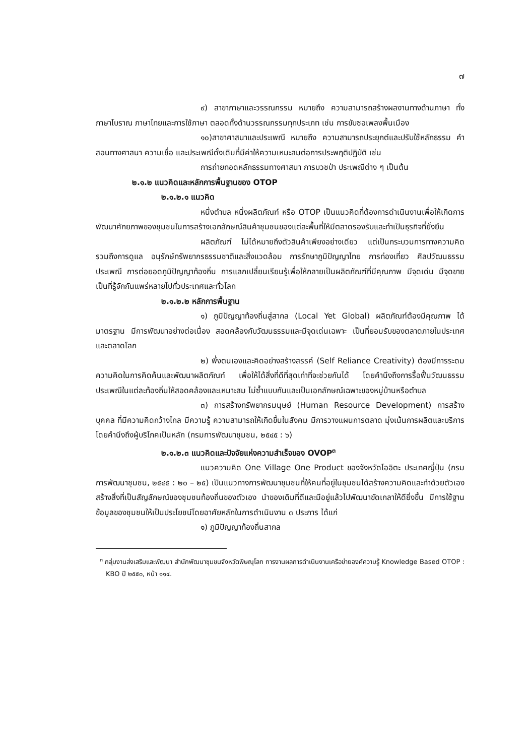๗
๙) สาขาภาษาและวรรณกรรม หมายถึง ความสามารถสร้างผลงานทางด้านภาษา ทั้งภาษาโบราณ ภาษาไทยและการใช้ภาษา ตลอดทั้งด้านวรรณกรรมทุกประเภท เช่น การขับซอเพลงพื้นเมือง
๑๐)สาขาศาสนาและประเพณี หมายถึง ความสามารถประยุกต์และปรับใช้หลักธรรม คำสอนทางศาสนา ความเชื่อ และประเพณีดั้งเดิมที่มีค่าให้ความเหมะสมต่อการประพฤติปฏิบัติ เช่น
การถ่ายทอดหลักธรรมทางศาสนา การบวชป่า ประเพณีต่าง ๆ เป็นต้น
๒.๑.๒ แนวคิดและหลักการพื้นฐานของ OTOP
๒.๑.๒.๑ แนวคิด
หนึ่งตำบล หนึ่งผลิตภัณฑ์ หรือ OTOP เป็นแนวคิดที่ต้องการดำเนินงานเพื่อให้เกิดการพัฒนาศักยภาพของชุมชนในการสร้างเอกลักษณ์สินค้าชุมชนของแต่ละพื้นที่ให้มีตลาดรองรับและทำเป็นธุรกิจที่ยั่งยืน
ผลิตภัณฑ์ ไม่ได้หมายถึงตัวสินค้าเพียงอย่างเดียว แต่เป็นกระบวนการทางความคิด รวมถึงการดูแล อนุรักษ์ทรัพยากรธรรมชาติและสิ่งแวดล้อม การรักษาภูมิปัญญาไทย การท่องเที่ยว ศิลปวัฒนธรรมประเพณี การต่อยอดภูมิปัญญาท้องถิ่น การแลกเปลี่ยนเรียนรู้เพื่อให้กลายเป็นผลิตภัณฑ์ที่มีคุณภาพ มีจุดเด่น มีจุดขาย เป็นที่รู้จักกันแพร่หลายไปทั่วประเทศและทั่วโลก
๒.๑.๒.๒ หลักการพื้นฐาน
๑) ภูมิปัญญาท้องถิ่นสู่สากล (Local Yet Global) ผลิตภัณฑ์ต้องมีคุณภาพ ได้มาตรฐาน มีการพัฒนาอย่างต่อเนื่อง สอดคล้องกับวัฒนธรรมและมีจุดเด่นเฉพาะ เป็นที่ยอมรับของตลาดภายในประเทศและตลาดโลก
๒) พึ่งตนเองและคิดอย่างสร้างสรรค์ (Self Reliance Creativity) ต้องมีการระดมความคิดในการคิดค้นและพัฒนาผลิตภัณฑ์ เพื่อให้ได้สิ่งที่ดีที่สุดเท่าที่จะช่วยกันได้ โดยคำนึงถึงการรื้อฟื้นวัฒนธรรมประเพณีในแต่ละท้องถิ่นให้สอดคล้องและเหมาะสม ไม่ซ้ำแบบกันและเป็นเอกลักษณ์เฉพาะของหมู่บ้านหรือตำบล
๓) การสร้างทรัพยากรมนุษย์ (Human Resource Development) การสร้างบุคคล ที่มีความคิดกว้างไกล มีความรู้ ความสามารถให้เกิดขึ้นในสังคม มีการวางแผนการตลาด มุ่งเน้นการผลิตและบริการ โดยคำนึงถึงผู้บริโภคเป็นหลัก (กรมการพัฒนาชุมชน, ๒๕๔๕ : ๖)
๒.๑.๒.๓ แนวคิดและปัจจัยแห่งความสำเร็จของ OVOP<sup>๓</sup>
แนวความคิด One Village One Product ของจังหวัดโออิตะ ประเทศญี่ปุ่น (กรมการพัฒนาชุมชน, ๒๕๔๕ : ๒๐ – ๒๕) เป็นแนวทางการพัฒนาชุมชนที่ให้คนที่อยู่ในชุมชนได้สร้างความคิดและทำด้วยตัวเอง สร้างสิ่งที่เป็นสัญลักษณ์ของชุมชนท้องถิ่นของตัวเอง นำของเดิมที่ดีและมีอยู่แล้วไปพัฒนาขัดเกลาให้ดียิ่งขึ้น มีการใช้ฐานข้อมูลของชุมชนให้เป็นประโยชน์โดยอาศัยหลักในการดำเนินงาน ๓ ประการ ได้แก่
๑) ภูมิปัญญาท้องถิ่นสากล
<sup>๓</sup> กลุ่มงานส่งเสริมและพัฒนา สำนักพัฒนาชุมชนจังหวัดพิษณุโลก การงานผลการดำเนินงานเครือข่ายองค์ความรู้ Knowledge Based OTOP : KBO ปี ๒๕๕๐, หน้า ๑๑๔.